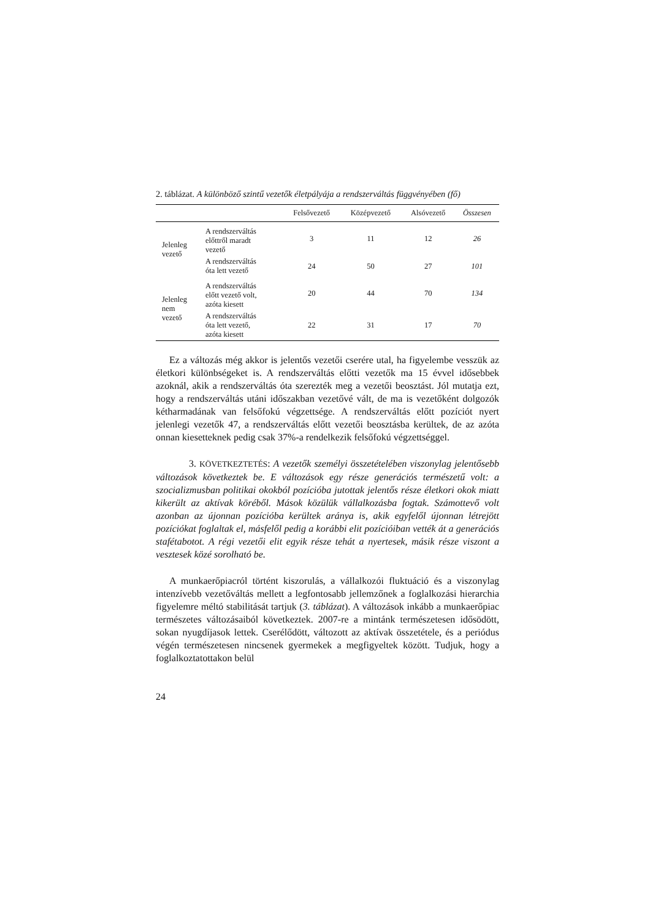2. táblázat. A különböző szintű vezetők életpályája a rendszerváltás függvényében (fő)
| | | Felsővezető | Középvezető | Alsóvezető | Összesen |
| --- | --- | --- | --- | --- | --- |
| Jelenleg vezető | A rendszerváltás előttről maradt vezető | 3 | 11 | 12 | 26 |
| | A rendszerváltás óta lett vezető | 24 | 50 | 27 | 101 |
| Jelenleg nem vezető | A rendszerváltás előtt vezető volt, azóta kiesett | 20 | 44 | 70 | 134 |
| | A rendszerváltás óta lett vezető, azóta kiesett | 22 | 31 | 17 | 70 |
Ez a változás még akkor is jelentős vezetői cserére utal, ha figyelembe vesszük az életkori különbségeket is. A rendszerváltás előtti vezetők ma 15 évvel idősebbek azoknál, akik a rendszerváltás óta szerezték meg a vezetői beosztást. Jól mutatja ezt, hogy a rendszerváltás utáni időszakban vezetővé vált, de ma is vezetőként dolgozók kétharmadának van felsőfokú végzettsége. A rendszerváltás előtt pozíciót nyert jelenlegi vezetők 47, a rendszerváltás előtt vezetői beosztásba kerültek, de az azóta onnan kiesetteknek pedig csak 37%-a rendelkezik felsőfokú végzettséggel.
3. KÖVETKEZTETÉS: A vezetők személyi összetételében viszonylag jelentősebb változások következtek be. E változások egy része generációs természetű volt: a szocializmusban politikai okokból pozícióba jutottak jelentős része életkori okok miatt kikerült az aktívak köréből. Mások közülük vállalkozásba fogtak. Számottevő volt azonban az újonnan pozícióba kerültek aránya is, akik egyfelől újonnan létrejött pozíciókat foglaltak el, másfelől pedig a korábbi elit pozícióiban vették át a generációs stafétabotot. A régi vezetői elit egyik része tehát a nyertesek, másik része viszont a vesztesek közé sorolható be.
A munkaerőpiacról történt kiszorulás, a vállalkozói fluktuáció és a viszonylag intenzívebb vezetőváltás mellett a legfontosabb jellemzőnek a foglalkozási hierarchia figyelemre méltó stabilitását tartjuk (3. táblázat). A változások inkább a munkaerőpiac természetes változásaiból következtek. 2007-re a mintánk természetesen idősödött, sokan nyugdíjasok lettek. Cserélődött, változott az aktívak összetétele, és a periódus végén természetesen nincsenek gyermekek a megfigyeltek között. Tudjuk, hogy a foglalkoztatottakon belül
24